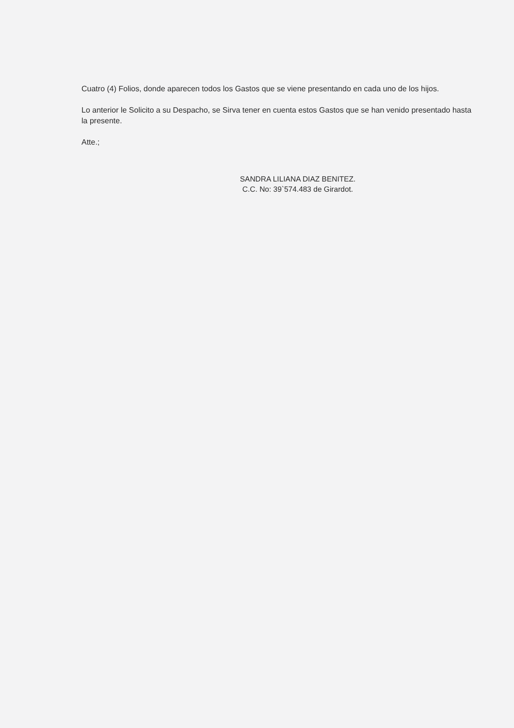Cuatro (4) Folios, donde aparecen todos los Gastos que se viene presentando en cada uno de los hijos.
Lo anterior le Solicito a su Despacho, se Sirva tener en cuenta estos Gastos que se han venido presentado hasta la presente.
Atte.;
SANDRA LILIANA DIAZ BENITEZ.
C.C. No: 39`574.483 de Girardot.